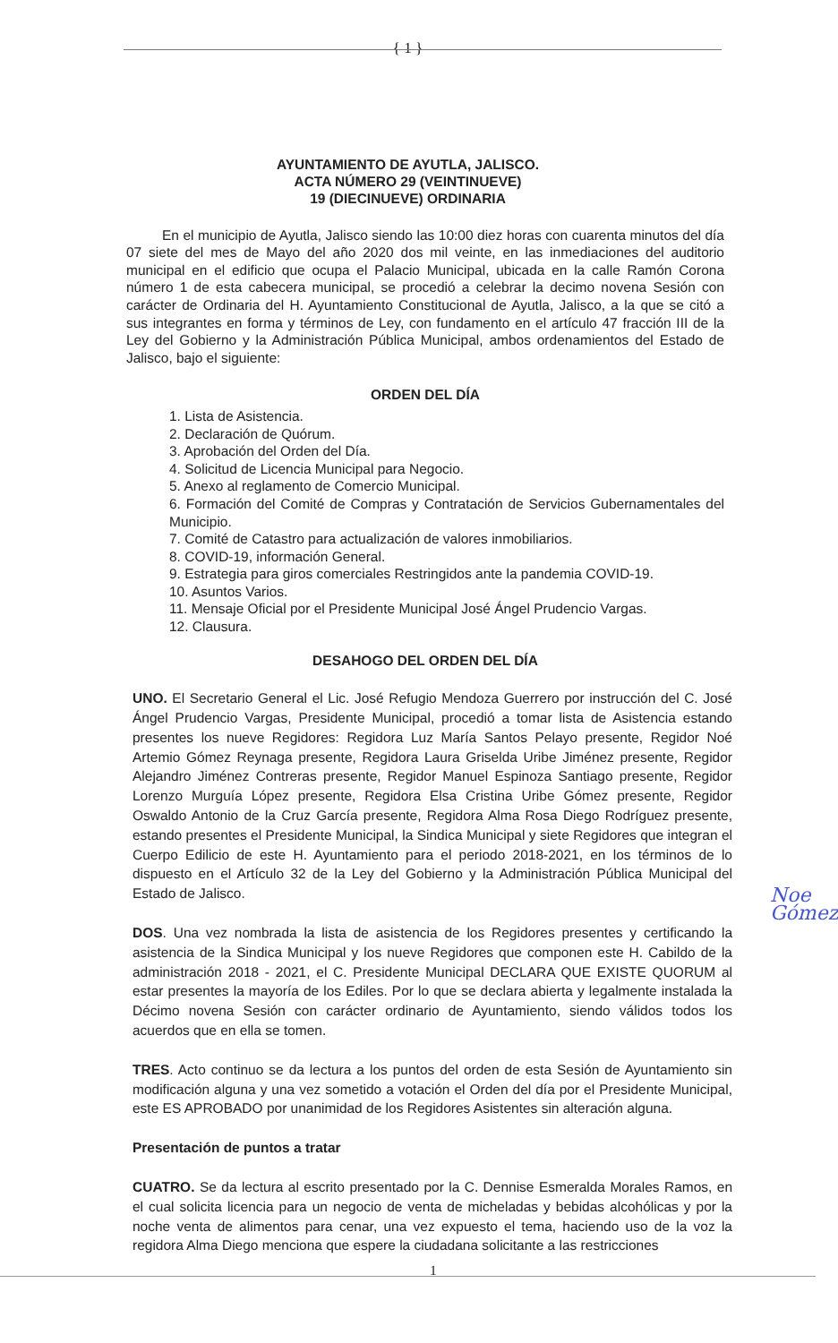{ 1 }
AYUNTAMIENTO DE AYUTLA, JALISCO.
ACTA NÚMERO 29 (VEINTINUEVE)
19 (DIECINUEVE) ORDINARIA
En el municipio de Ayutla, Jalisco siendo las 10:00 diez horas con cuarenta minutos del día 07 siete del mes de Mayo del año 2020 dos mil veinte, en las inmediaciones del auditorio municipal en el edificio que ocupa el Palacio Municipal, ubicada en la calle Ramón Corona número 1 de esta cabecera municipal, se procedió a celebrar la decimo novena Sesión con carácter de Ordinaria del H. Ayuntamiento Constitucional de Ayutla, Jalisco, a la que se citó a sus integrantes en forma y términos de Ley, con fundamento en el artículo 47 fracción III de la Ley del Gobierno y la Administración Pública Municipal, ambos ordenamientos del Estado de Jalisco, bajo el siguiente:
ORDEN DEL DÍA
1. Lista de Asistencia.
2. Declaración de Quórum.
3. Aprobación del Orden del Día.
4. Solicitud de Licencia Municipal para Negocio.
5. Anexo al reglamento de Comercio Municipal.
6. Formación del Comité de Compras y Contratación de Servicios Gubernamentales del Municipio.
7. Comité de Catastro para actualización de valores inmobiliarios.
8. COVID-19, información General.
9. Estrategia para giros comerciales Restringidos ante la pandemia COVID-19.
10. Asuntos Varios.
11. Mensaje Oficial por el Presidente Municipal José Ángel Prudencio Vargas.
12. Clausura.
DESAHOGO DEL ORDEN DEL DÍA
UNO. El Secretario General el Lic. José Refugio Mendoza Guerrero por instrucción del C. José Ángel Prudencio Vargas, Presidente Municipal, procedió a tomar lista de Asistencia estando presentes los nueve Regidores: Regidora Luz María Santos Pelayo presente, Regidor Noé Artemio Gómez Reynaga presente, Regidora Laura Griselda Uribe Jiménez presente, Regidor Alejandro Jiménez Contreras presente, Regidor Manuel Espinoza Santiago presente, Regidor Lorenzo Murguía López presente, Regidora Elsa Cristina Uribe Gómez presente, Regidor Oswaldo Antonio de la Cruz García presente, Regidora Alma Rosa Diego Rodríguez presente, estando presentes el Presidente Municipal, la Sindica Municipal y siete Regidores que integran el Cuerpo Edilicio de este H. Ayuntamiento para el periodo 2018-2021, en los términos de lo dispuesto en el Artículo 32 de la Ley del Gobierno y la Administración Pública Municipal del Estado de Jalisco.
DOS. Una vez nombrada la lista de asistencia de los Regidores presentes y certificando la asistencia de la Sindica Municipal y los nueve Regidores que componen este H. Cabildo de la administración 2018 - 2021, el C. Presidente Municipal DECLARA QUE EXISTE QUORUM al estar presentes la mayoría de los Ediles. Por lo que se declara abierta y legalmente instalada la Décimo novena Sesión con carácter ordinario de Ayuntamiento, siendo válidos todos los acuerdos que en ella se tomen.
TRES. Acto continuo se da lectura a los puntos del orden de esta Sesión de Ayuntamiento sin modificación alguna y una vez sometido a votación el Orden del día por el Presidente Municipal, este ES APROBADO por unanimidad de los Regidores Asistentes sin alteración alguna.
Presentación de puntos a tratar
CUATRO. Se da lectura al escrito presentado por la C. Dennise Esmeralda Morales Ramos, en el cual solicita licencia para un negocio de venta de micheladas y bebidas alcohólicas y por la noche venta de alimentos para cenar, una vez expuesto el tema, haciendo uso de la voz la regidora Alma Diego menciona que espere la ciudadana solicitante a las restricciones
1
Noe Gómez